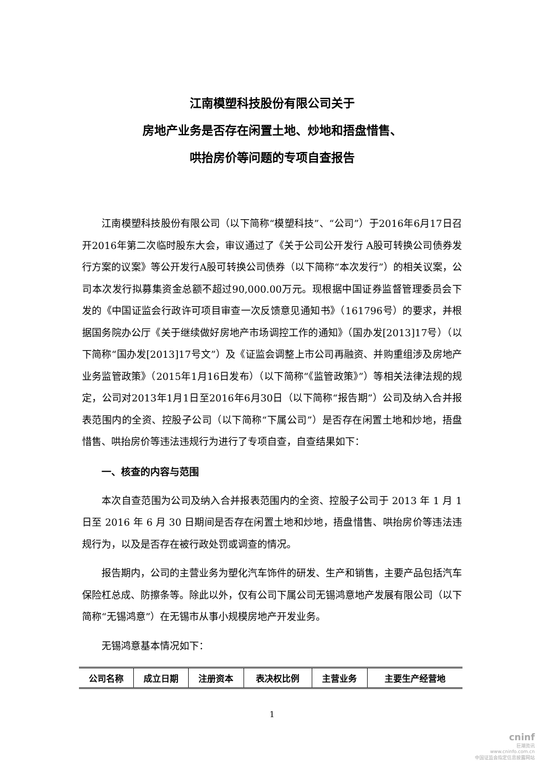江南模塑科技股份有限公司关于
房地产业务是否存在闲置土地、炒地和捂盘惜售、
哄抬房价等问题的专项自查报告
江南模塑科技股份有限公司（以下简称“模塑科技”、“公司”）于2016年6月17日召开2016年第二次临时股东大会，审议通过了《关于公司公开发行 A股可转换公司债券发行方案的议案》等公开发行A股可转换公司债券（以下简称“本次发行”）的相关议案，公司本次发行拟募集资金总额不超过90,000.00万元。现根据中国证券监督管理委员会下发的《中国证监会行政许可项目审查一次反馈意见通知书》（161796号）的要求，并根据国务院办公厅《关于继续做好房地产市场调控工作的通知》（国办发[2013]17号）（以下简称“国办发[2013]17号文”）及《证监会调整上市公司再融资、并购重组涉及房地产业务监管政策》（2015年1月16日发布）（以下简称“《监管政策》”）等相关法律法规的规定，公司对2013年1月1日至2016年6月30日（以下简称“报告期”）公司及纳入合并报表范围内的全资、控股子公司（以下简称“下属公司”）是否存在闲置土地和炒地，捂盘惜售、哄抬房价等违法违规行为进行了专项自查，自查结果如下：
一、核查的内容与范围
本次自查范围为公司及纳入合并报表范围内的全资、控股子公司于 2013 年 1 月 1 日至 2016 年 6 月 30 日期间是否存在闲置土地和炒地，捂盘惜售、哄抬房价等违法违规行为，以及是否存在被行政处罚或调查的情况。
报告期内，公司的主营业务为塑化汽车饰件的研发、生产和销售，主要产品包括汽车保险杠总成、防擦条等。除此以外，仅有公司下属公司无锡鸿意地产发展有限公司（以下简称“无锡鸿意”）在无锡市从事小规模房地产开发业务。
无锡鸿意基本情况如下：
| 公司名称 | 成立日期 | 注册资本 | 表决权比例 | 主营业务 | 主要生产经营地 |
| --- | --- | --- | --- | --- | --- |
1
cninf
巨潮资讯
www.cninfo.com.cn
中国证监会指定信息披露网站